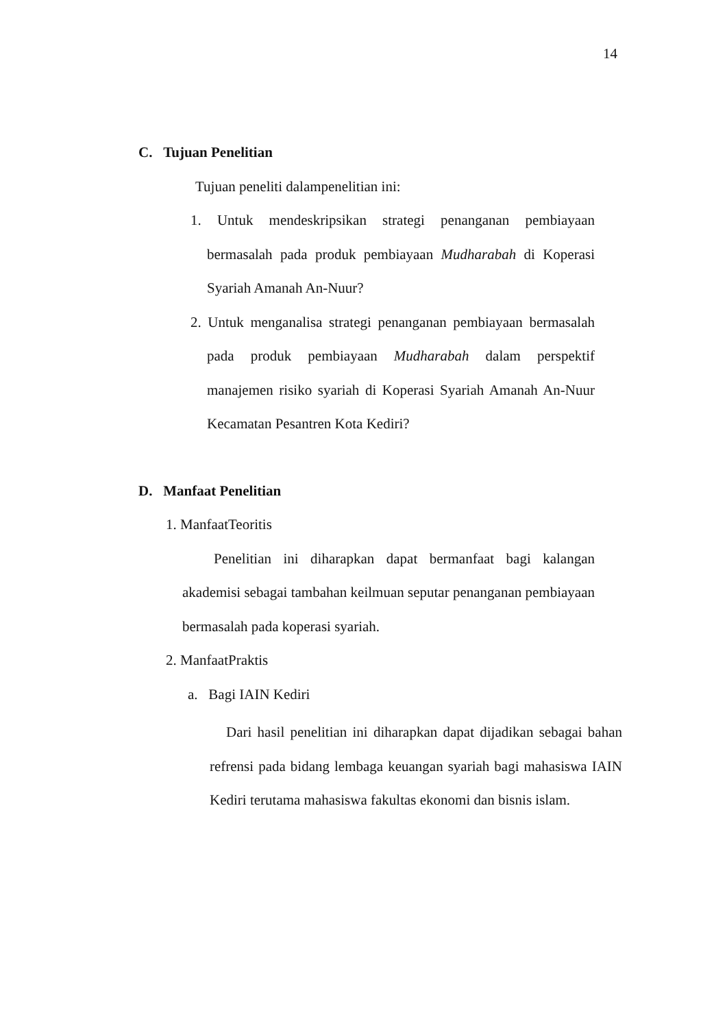14
C. Tujuan Penelitian
Tujuan peneliti dalampenelitian ini:
1. Untuk mendeskripsikan strategi penanganan pembiayaan bermasalah pada produk pembiayaan Mudharabah di Koperasi Syariah Amanah An-Nuur?
2. Untuk menganalisa strategi penanganan pembiayaan bermasalah pada produk pembiayaan Mudharabah dalam perspektif manajemen risiko syariah di Koperasi Syariah Amanah An-Nuur Kecamatan Pesantren Kota Kediri?
D. Manfaat Penelitian
1. ManfaatTeoritis
Penelitian ini diharapkan dapat bermanfaat bagi kalangan akademisi sebagai tambahan keilmuan seputar penanganan pembiayaan bermasalah pada koperasi syariah.
2. ManfaatPraktis
a. Bagi IAIN Kediri
Dari hasil penelitian ini diharapkan dapat dijadikan sebagai bahan refrensi pada bidang lembaga keuangan syariah bagi mahasiswa IAIN Kediri terutama mahasiswa fakultas ekonomi dan bisnis islam.